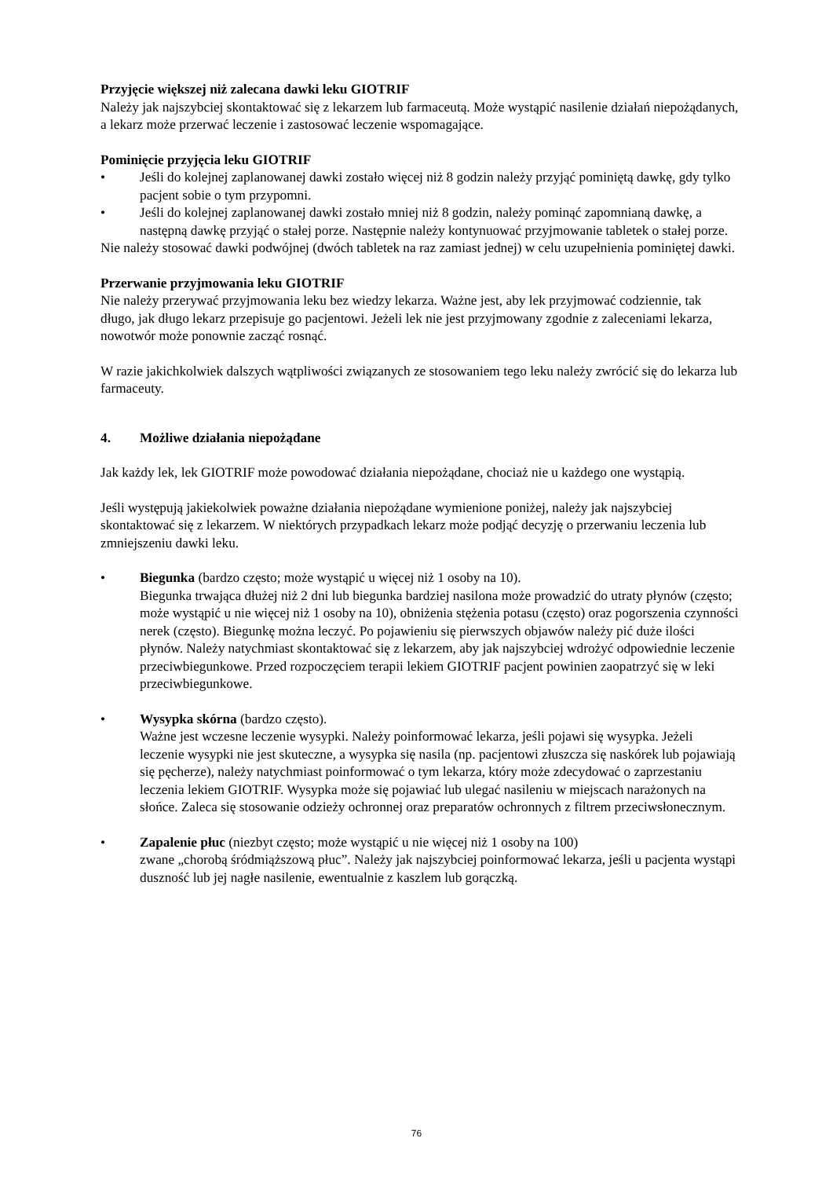Przyjęcie większej niż zalecana dawki leku GIOTRIF
Należy jak najszybciej skontaktować się z lekarzem lub farmaceutą. Może wystąpić nasilenie działań niepożądanych, a lekarz może przerwać leczenie i zastosować leczenie wspomagające.
Pominięcie przyjęcia leku GIOTRIF
• Jeśli do kolejnej zaplanowanej dawki zostało więcej niż 8 godzin należy przyjąć pominiętą dawkę, gdy tylko pacjent sobie o tym przypomni.
• Jeśli do kolejnej zaplanowanej dawki zostało mniej niż 8 godzin, należy pominąć zapomnianą dawkę, a następną dawkę przyjąć o stałej porze. Następnie należy kontynuować przyjmowanie tabletek o stałej porze.
Nie należy stosować dawki podwójnej (dwóch tabletek na raz zamiast jednej) w celu uzupełnienia pominiętej dawki.
Przerwanie przyjmowania leku GIOTRIF
Nie należy przerywać przyjmowania leku bez wiedzy lekarza. Ważne jest, aby lek przyjmować codziennie, tak długo, jak długo lekarz przepisuje go pacjentowi. Jeżeli lek nie jest przyjmowany zgodnie z zaleceniami lekarza, nowotwór może ponownie zacząć rosnąć.
W razie jakichkolwiek dalszych wątpliwości związanych ze stosowaniem tego leku należy zwrócić się do lekarza lub farmaceuty.
4. Możliwe działania niepożądane
Jak każdy lek, lek GIOTRIF może powodować działania niepożądane, chociaż nie u każdego one wystąpią.
Jeśli występują jakiekolwiek poważne działania niepożądane wymienione poniżej, należy jak najszybciej skontaktować się z lekarzem. W niektórych przypadkach lekarz może podjąć decyzję o przerwaniu leczenia lub zmniejszeniu dawki leku.
• Biegunka (bardzo często; może wystąpić u więcej niż 1 osoby na 10).
Biegunka trwająca dłużej niż 2 dni lub biegunka bardziej nasilona może prowadzić do utraty płynów (często; może wystąpić u nie więcej niż 1 osoby na 10), obniżenia stężenia potasu (często) oraz pogorszenia czynności nerek (często). Biegunkę można leczyć. Po pojawieniu się pierwszych objawów należy pić duże ilości płynów. Należy natychmiast skontaktować się z lekarzem, aby jak najszybciej wdrożyć odpowiednie leczenie przeciwbiegunkowe. Przed rozpoczęciem terapii lekiem GIOTRIF pacjent powinien zaopatrzyć się w leki przeciwbiegunkowe.
• Wysypka skórna (bardzo często).
Ważne jest wczesne leczenie wysypki. Należy poinformować lekarza, jeśli pojawi się wysypka. Jeżeli leczenie wysypki nie jest skuteczne, a wysypka się nasila (np. pacjentowi złuszcza się naskórek lub pojawiają się pęcherze), należy natychmiast poinformować o tym lekarza, który może zdecydować o zaprzestaniu leczenia lekiem GIOTRIF. Wysypka może się pojawiać lub ulegać nasileniu w miejscach narażonych na słońce. Zaleca się stosowanie odzieży ochronnej oraz preparatów ochronnych z filtrem przeciwsłonecznym.
• Zapalenie płuc (niezbyt często; może wystąpić u nie więcej niż 1 osoby na 100)
zwane „chorobą śródmiąższową płuc”. Należy jak najszybciej poinformować lekarza, jeśli u pacjenta wystąpi duszność lub jej nagłe nasilenie, ewentualnie z kaszlem lub gorączką.
76